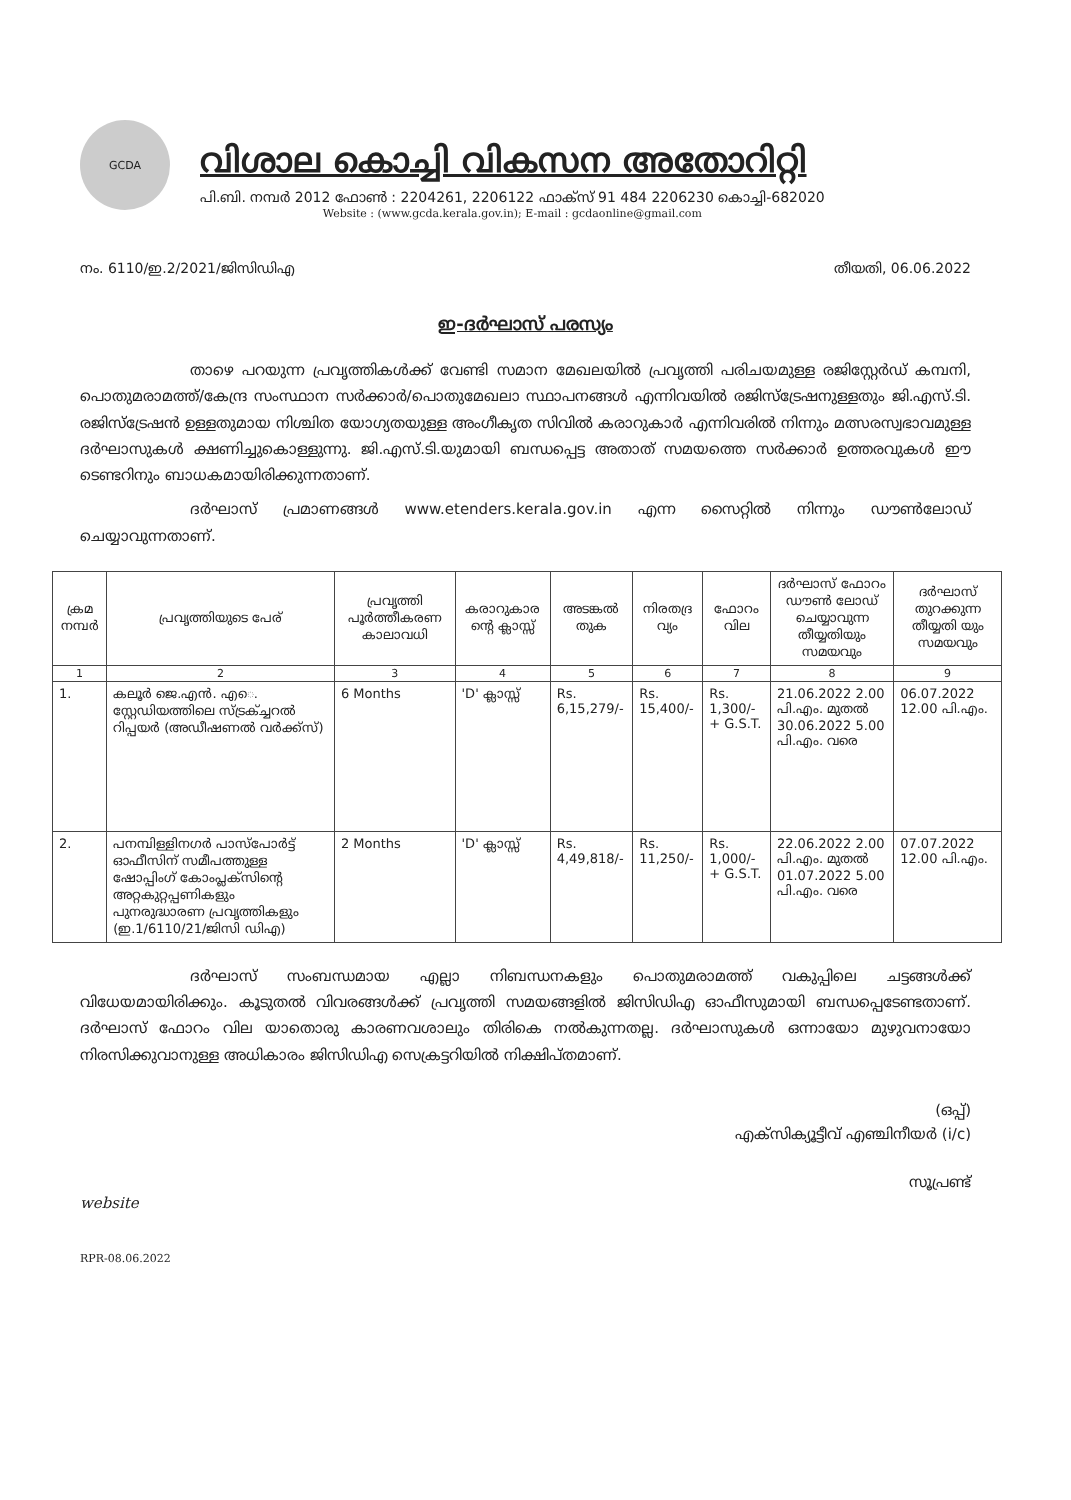GCDA
വിശാല കൊച്ചി വികസന അതോറിറ്റി
പി.ബി. നമ്പർ 2012 ഫോൺ : 2204261, 2206122 ഫാക്സ് 91 484 2206230 കൊച്ചി-682020
Website : (www.gcda.kerala.gov.in); E-mail : gcdaonline@gmail.com
നം. 6110/ഇ.2/2021/ജിസിഡിഎ തീയതി, 06.06.2022
ഇ-ദർഘാസ് പരസ്യം
താഴെ പറയുന്ന പ്രവൃത്തികൾക്ക് വേണ്ടി സമാന മേഖലയിൽ പ്രവൃത്തി പരിചയമുള്ള രജിസ്റ്റേർഡ് കമ്പനി, പൊതുമരാമത്ത്/കേന്ദ്ര സംസ്ഥാന സർക്കാർ/പൊതുമേഖലാ സ്ഥാപനങ്ങൾ എന്നിവയിൽ രജിസ്ട്രേഷനുള്ളതും ജി.എസ്.ടി. രജിസ്ട്രേഷൻ ഉള്ളതുമായ നിശ്ചിത യോഗ്യതയുള്ള അംഗീകൃത സിവിൽ കരാറുകാർ എന്നിവരിൽ നിന്നും മത്സരസ്വഭാവമുള്ള ദർഘാസുകൾ ക്ഷണിച്ചുകൊള്ളുന്നു. ജി.എസ്.ടി.യുമായി ബന്ധപ്പെട്ട അതാത് സമയത്തെ സർക്കാർ ഉത്തരവുകൾ ഈ ടെണ്ടറിനും ബാധകമായിരിക്കുന്നതാണ്.
ദർഘാസ് പ്രമാണങ്ങൾ www.etenders.kerala.gov.in എന്ന സൈറ്റിൽ നിന്നും ഡൗൺലോഡ് ചെയ്യാവുന്നതാണ്.
| ക്രമ നമ്പർ | പ്രവൃത്തിയുടെ പേര് | പ്രവൃത്തി പൂർത്തീകരണ കാലാവധി | കരാറുകാര ന്റെ ക്ലാസ്സ് | അടങ്കൽ തുക | നിരതദ്ര വ്യം | ഫോറം വില | ദർഘാസ് ഫോറം ഡൗൺ ലോഡ് ചെയ്യാവുന്ന തീയ്യതിയും സമയവും | ദർഘാസ് തുറക്കുന്ന തീയ്യതി യും സമയവും |
| --- | --- | --- | --- | --- | --- | --- | --- | --- |
| 1 | 2 | 3 | 4 | 5 | 6 | 7 | 8 | 9 |
| 1. | കലൂർ ജെ.എൻ. എെ. സ്റ്റേഡിയത്തിലെ സ്ട്രക്ച്ചറൽ റിപ്പയർ (അഡീഷണൽ വർക്ക്സ്) | 6 Months | 'D' ക്ലാസ്സ് | Rs. 6,15,279/- | Rs. 15,400/- | Rs. 1,300/- + G.S.T. | 21.06.2022 2.00 പി.എം. മുതൽ 30.06.2022 5.00 പി.എം. വരെ | 06.07.2022 12.00 പി.എം. |
| 2. | പനമ്പിള്ളിനഗർ പാസ്പോർട്ട് ഓഫീസിന് സമീപത്തുള്ള ഷോപ്പിംഗ് കോംപ്ലക്സിന്റെ അറ്റകുറ്റപ്പണികളും പുനരുദ്ധാരണ പ്രവൃത്തികളും (ഇ.1/6110/21/ജിസി ഡിഎ) | 2 Months | 'D' ക്ലാസ്സ് | Rs. 4,49,818/- | Rs. 11,250/- | Rs. 1,000/- + G.S.T. | 22.06.2022 2.00 പി.എം. മുതൽ 01.07.2022 5.00 പി.എം. വരെ | 07.07.2022 12.00 പി.എം. |
ദർഘാസ് സംബന്ധമായ എല്ലാ നിബന്ധനകളും പൊതുമരാമത്ത് വകുപ്പിലെ ചട്ടങ്ങൾക്ക് വിധേയമായിരിക്കും. കൂടുതൽ വിവരങ്ങൾക്ക് പ്രവൃത്തി സമയങ്ങളിൽ ജിസിഡിഎ ഓഫീസുമായി ബന്ധപ്പെടേണ്ടതാണ്. ദർഘാസ് ഫോറം വില യാതൊരു കാരണവശാലും തിരികെ നൽകുന്നതല്ല. ദർഘാസുകൾ ഒന്നായോ മുഴുവനായോ നിരസിക്കുവാനുള്ള അധികാരം ജിസിഡിഎ സെക്രട്ടറിയിൽ നിക്ഷിപ്തമാണ്.
(ഒപ്പ്)
എക്സിക്യൂട്ടീവ് എഞ്ചിനീയർ (i/c)
സൂപ്രണ്ട്
website
RPR-08.06.2022